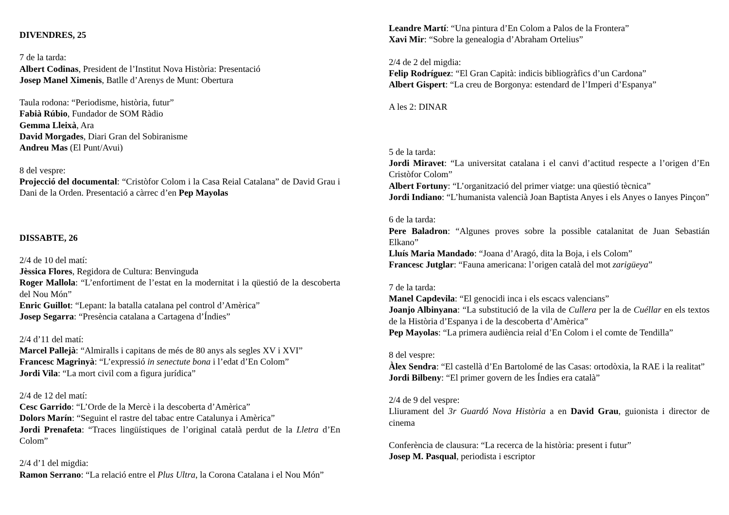DIVENDRES, 25
7 de la tarda:
Albert Codinas, President de l’Institut Nova Història: Presentació
Josep Manel Ximenis, Batlle d’Arenys de Munt: Obertura
Taula rodona: “Periodisme, història, futur”
Fabià Rúbio, Fundador de SOM Ràdio
Gemma Lleixà, Ara
David Morgades, Diari Gran del Sobiranisme
Andreu Mas (El Punt/Avui)
8 del vespre:
Projecció del documental: “Cristòfor Colom i la Casa Reial Catalana” de David Grau i Dani de la Orden. Presentació a càrrec d’en Pep Mayolas
DISSABTE, 26
2/4 de 10 del matí:
Jèssica Flores, Regidora de Cultura: Benvinguda
Roger Mallola: “L’enfortiment de l’estat en la modernitat i la qüestió de la descoberta del Nou Món”
Enric Guillot: “Lepant: la batalla catalana pel control d’Amèrica”
Josep Segarra: “Presència catalana a Cartagena d’Índies”
2/4 d’11 del matí:
Marcel Pallejà: “Almiralls i capitans de més de 80 anys als segles XV i XVI”
Francesc Magrinyà: “L’expressió in senectute bona i l’edat d’En Colom”
Jordi Vila: “La mort civil com a figura jurídica”
2/4 de 12 del matí:
Cesc Garrido: “L’Orde de la Mercè i la descoberta d’Amèrica”
Dolors Marín: “Seguint el rastre del tabac entre Catalunya i Amèrica”
Jordi Prenafeta: “Traces lingüístiques de l’original català perdut de la Lletra d’En Colom”
2/4 d’1 del migdia:
Ramon Serrano: “La relació entre el Plus Ultra, la Corona Catalana i el Nou Món”
Leandre Martí: “Una pintura d’En Colom a Palos de la Frontera”
Xavi Mir: “Sobre la genealogia d’Abraham Ortelius”
2/4 de 2 del migdia:
Felip Rodríguez: “El Gran Capità: indicis bibliogràfics d’un Cardona”
Albert Gispert: “La creu de Borgonya: estendard de l’Imperi d’Espanya”
A les 2: DINAR
5 de la tarda:
Jordi Miravet: “La universitat catalana i el canvi d’actitud respecte a l’origen d’En Cristòfor Colom”
Albert Fortuny: “L’organització del primer viatge: una qüestió tècnica”
Jordi Indiano: “L’humanista valencià Joan Baptista Anyes i els Anyes o Ianyes Pinçon”
6 de la tarda:
Pere Baladron: “Algunes proves sobre la possible catalanitat de Juan Sebastián Elkano”
Lluís Maria Mandado: “Joana d’Aragó, dita la Boja, i els Colom”
Francesc Jutglar: “Fauna americana: l’origen català del mot zarigüeya”
7 de la tarda:
Manel Capdevila: “El genocidi inca i els escacs valencians”
Joanjo Albinyana: “La substitució de la vila de Cullera per la de Cuéllar en els textos de la Història d’Espanya i de la descoberta d’Amèrica”
Pep Mayolas: “La primera audiència reial d’En Colom i el comte de Tendilla”
8 del vespre:
Àlex Sendra: “El castellà d’En Bartolomé de las Casas: ortodòxia, la RAE i la realitat”
Jordi Bilbeny: “El primer govern de les Índies era català”
2/4 de 9 del vespre:
Lliurament del 3r Guardó Nova Història a en David Grau, guionista i director de cinema
Conferència de clausura: “La recerca de la història: present i futur”
Josep M. Pasqual, periodista i escriptor